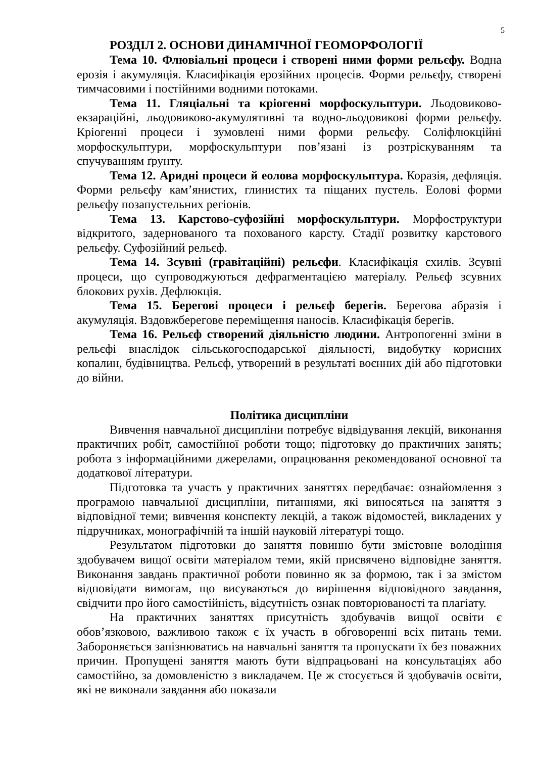5
РОЗДІЛ 2. ОСНОВИ ДИНАМІЧНОЇ ГЕОМОРФОЛОГІЇ
Тема 10. Флювіальні процеси і створені ними форми рельєфу. Водна ерозія і акумуляція. Класифікація ерозійних процесів. Форми рельєфу, створені тимчасовими і постійними водними потоками.
Тема 11. Гляціальні та кріогенні морфоскульптури. Льодовиково-екзараційні, льодовиково-акумулятивні та водно-льодовикові форми рельєфу. Кріогенні процеси і зумовлені ними форми рельєфу. Соліфлюкційні морфоскульптури, морфоскульптури пов’язані із розтріскуванням та спучуванням ґрунту.
Тема 12. Аридні процеси й еолова морфоскульптура. Коразія, дефляція. Форми рельєфу кам’янистих, глинистих та піщаних пустель. Еолові форми рельєфу позапустельних регіонів.
Тема 13. Карстово-суфозійні морфоскульптури. Морфоструктури відкритого, задернованого та похованого карсту. Стадії розвитку карстового рельєфу. Суфозійний рельєф.
Тема 14. Зсувні (гравітаційні) рельєфи. Класифікація схилів. Зсувні процеси, що супроводжуються дефрагментацією матеріалу. Рельєф зсувних блокових рухів. Дефлюкція.
Тема 15. Берегові процеси і рельєф берегів. Берегова абразія і акумуляція. Вздовжберегове переміщення наносів. Класифікація берегів.
Тема 16. Рельєф створений діяльністю людини. Антропогенні зміни в рельєфі внаслідок сільськогосподарської діяльності, видобутку корисних копалин, будівництва. Рельєф, утворений в результаті воєнних дій або підготовки до війни.
Політика дисципліни
Вивчення навчальної дисципліни потребує відвідування лекцій, виконання практичних робіт, самостійної роботи тощо; підготовку до практичних занять; робота з інформаційними джерелами, опрацювання рекомендованої основної та додаткової літератури.
Підготовка та участь у практичних заняттях передбачає: ознайомлення з програмою навчальної дисципліни, питаннями, які виносяться на заняття з відповідної теми; вивчення конспекту лекцій, а також відомостей, викладених у підручниках, монографічній та іншій науковій літературі тощо.
Результатом підготовки до заняття повинно бути змістовне володіння здобувачем вищої освіти матеріалом теми, якій присвячено відповідне заняття. Виконання завдань практичної роботи повинно як за формою, так і за змістом відповідати вимогам, що висуваються до вирішення відповідного завдання, свідчити про його самостійність, відсутність ознак повторюваності та плагіату.
На практичних заняттях присутність здобувачів вищої освіти є обов’язковою, важливою також є їх участь в обговоренні всіх питань теми. Забороняється запізнюватись на навчальні заняття та пропускати їх без поважних причин. Пропущені заняття мають бути відпрацьовані на консультаціях або самостійно, за домовленістю з викладачем. Це ж стосується й здобувачів освіти, які не виконали завдання або показали